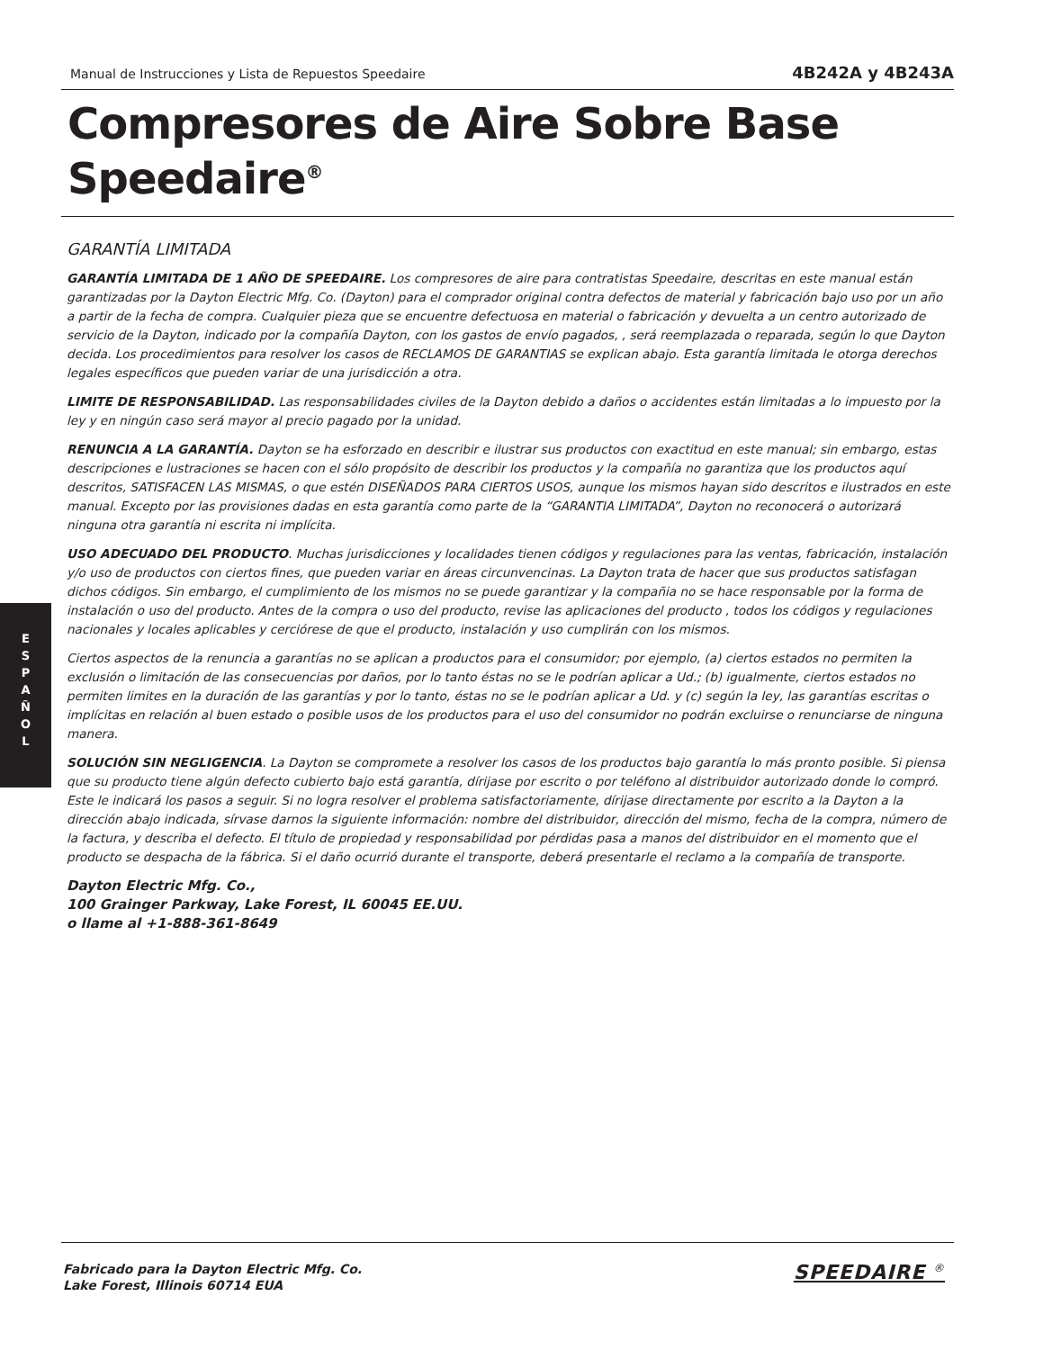Manual de Instrucciones y Lista de Repuestos Speedaire 4B242A y 4B243A
Compresores de Aire Sobre Base
Speedaire<sup>®</sup>
E
S
P
A
Ñ
O
L
GARANTÍA LIMITADA
GARANTÍA LIMITADA DE 1 AÑO DE SPEEDAIRE. Los compresores de aire para contratistas Speedaire, descritas en este manual están garantizadas por la Dayton Electric Mfg. Co. (Dayton) para el comprador original contra defectos de material y fabricación bajo uso por un año a partir de la fecha de compra. Cualquier pieza que se encuentre defectuosa en material o fabricación y devuelta a un centro autorizado de servicio de la Dayton, indicado por la compañía Dayton, con los gastos de envío pagados, , será reemplazada o reparada, según lo que Dayton decida. Los procedimientos para resolver los casos de RECLAMOS DE GARANTIAS se explican abajo. Esta garantía limitada le otorga derechos legales específicos que pueden variar de una jurisdicción a otra.
LIMITE DE RESPONSABILIDAD. Las responsabilidades civiles de la Dayton debido a daños o accidentes están limitadas a lo impuesto por la ley y en ningún caso será mayor al precio pagado por la unidad.
RENUNCIA A LA GARANTÍA. Dayton se ha esforzado en describir e ilustrar sus productos con exactitud en este manual; sin embargo, estas descripciones e lustraciones se hacen con el sólo propósito de describir los productos y la compañía no garantiza que los productos aquí descritos, SATISFACEN LAS MISMAS, o que estén DISEÑADOS PARA CIERTOS USOS, aunque los mismos hayan sido descritos e ilustrados en este manual. Excepto por las provisiones dadas en esta garantía como parte de la “GARANTIA LIMITADA”, Dayton no reconocerá o autorizará ninguna otra garantía ni escrita ni implícita.
USO ADECUADO DEL PRODUCTO. Muchas jurisdicciones y localidades tienen códigos y regulaciones para las ventas, fabricación, instalación y/o uso de productos con ciertos fines, que pueden variar en áreas circunvencinas. La Dayton trata de hacer que sus productos satisfagan dichos códigos. Sin embargo, el cumplimiento de los mismos no se puede garantizar y la compañia no se hace responsable por la forma de instalación o uso del producto. Antes de la compra o uso del producto, revise las aplicaciones del producto , todos los códigos y regulaciones nacionales y locales aplicables y cerciórese de que el producto, instalación y uso cumplirán con los mismos.
Ciertos aspectos de la renuncia a garantías no se aplican a productos para el consumidor; por ejemplo, (a) ciertos estados no permiten la exclusión o limitación de las consecuencias por daños, por lo tanto éstas no se le podrían aplicar a Ud.; (b) igualmente, ciertos estados no permiten limites en la duración de las garantías y por lo tanto, éstas no se le podrían aplicar a Ud. y (c) según la ley, las garantías escritas o implícitas en relación al buen estado o posible usos de los productos para el uso del consumidor no podrán excluirse o renunciarse de ninguna manera.
SOLUCIÓN SIN NEGLIGENCIA. La Dayton se compromete a resolver los casos de los productos bajo garantía lo más pronto posible. Si piensa que su producto tiene algún defecto cubierto bajo está garantía, dírijase por escrito o por teléfono al distribuidor autorizado donde lo compró. Este le indicará los pasos a seguir. Si no logra resolver el problema satisfactoriamente, dírijase directamente por escrito a la Dayton a la dirección abajo indicada, sírvase darnos la siguiente información: nombre del distribuidor, dirección del mismo, fecha de la compra, número de la factura, y describa el defecto. El título de propiedad y responsabilidad por pérdidas pasa a manos del distribuidor en el momento que el producto se despacha de la fábrica. Si el daño ocurrió durante el transporte, deberá presentarle el reclamo a la compañía de transporte.
Dayton Electric Mfg. Co.,
100 Grainger Parkway, Lake Forest, IL 60045 EE.UU.
o llame al +1-888-361-8649
Fabricado para la Dayton Electric Mfg. Co.
Lake Forest, Illinois 60714 EUA
SPEEDAIRE <sup>®</sup>